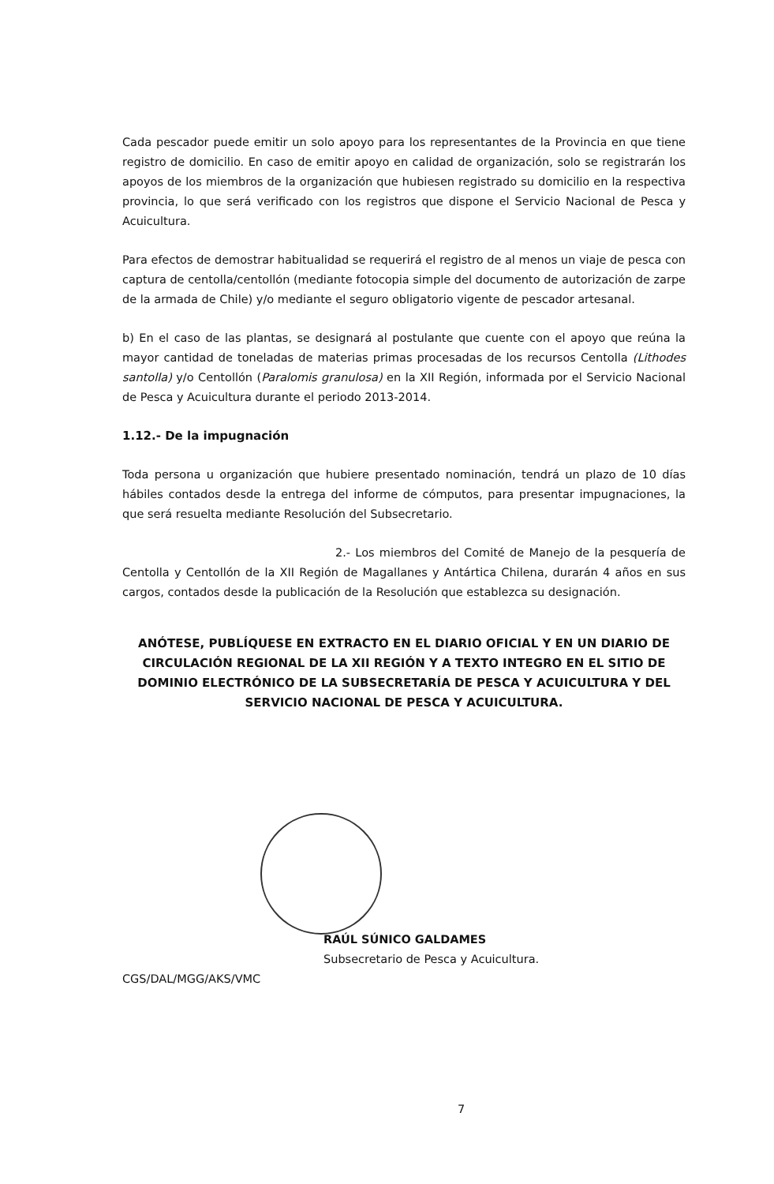Cada pescador puede emitir un solo apoyo para los representantes de la Provincia en que tiene registro de domicilio. En caso de emitir apoyo en calidad de organización, solo se registrarán los apoyos de los miembros de la organización que hubiesen registrado su domicilio en la respectiva provincia, lo que será verificado con los registros que dispone el Servicio Nacional de Pesca y Acuicultura.
Para efectos de demostrar habitualidad se requerirá el registro de al menos un viaje de pesca con captura de centolla/centollón (mediante fotocopia simple del documento de autorización de zarpe de la armada de Chile) y/o mediante el seguro obligatorio vigente de pescador artesanal.
b) En el caso de las plantas, se designará al postulante que cuente con el apoyo que reúna la mayor cantidad de toneladas de materias primas procesadas de los recursos Centolla (Lithodes santolla) y/o Centollón (Paralomis granulosa) en la XII Región, informada por el Servicio Nacional de Pesca y Acuicultura durante el periodo 2013-2014.
1.12.- De la impugnación
Toda persona u organización que hubiere presentado nominación, tendrá un plazo de 10 días hábiles contados desde la entrega del informe de cómputos, para presentar impugnaciones, la que será resuelta mediante Resolución del Subsecretario.
2.- Los miembros del Comité de Manejo de la pesquería de Centolla y Centollón de la XII Región de Magallanes y Antártica Chilena, durarán 4 años en sus cargos, contados desde la publicación de la Resolución que establezca su designación.
ANÓTESE, PUBLÍQUESE EN EXTRACTO EN EL DIARIO OFICIAL Y EN UN DIARIO DE CIRCULACIÓN REGIONAL DE LA XII REGIÓN Y A TEXTO INTEGRO EN EL SITIO DE DOMINIO ELECTRÓNICO DE LA SUBSECRETARÍA DE PESCA Y ACUICULTURA Y DEL SERVICIO NACIONAL DE PESCA Y ACUICULTURA.
RAÚL SÚNICO GALDAMES
Subsecretario de Pesca y Acuicultura.
CGS/DAL/MGG/AKS/VMC
7